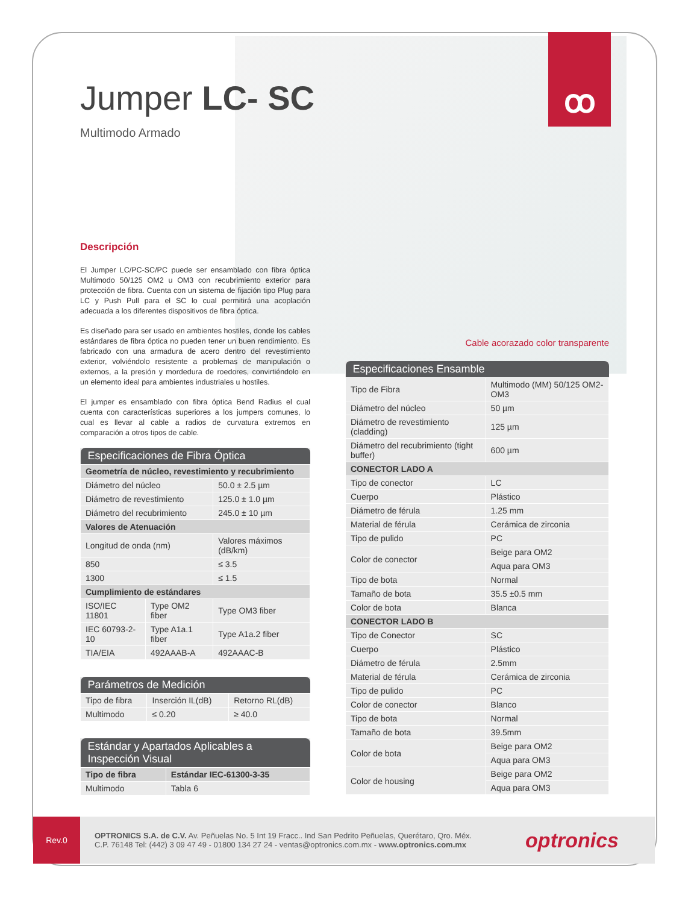ꝏ
Jumper LC- SC
Multimodo Armado
Descripción
El Jumper LC/PC-SC/PC puede ser ensamblado con fibra óptica Multimodo 50/125 OM2 u OM3 con recubrimiento exterior para protección de fibra. Cuenta con un sistema de fijación tipo Plug para LC y Push Pull para el SC lo cual permitirá una acoplación adecuada a los diferentes dispositivos de fibra óptica.
Es diseñado para ser usado en ambientes hostiles, donde los cables estándares de fibra óptica no pueden tener un buen rendimiento. Es fabricado con una armadura de acero dentro del revestimiento exterior, volviéndolo resistente a problemas de manipulación o externos, a la presión y mordedura de roedores, convirtiéndolo en un elemento ideal para ambientes industriales u hostiles.
El jumper es ensamblado con fibra óptica Bend Radius el cual cuenta con características superiores a los jumpers comunes, lo cual es llevar al cable a radios de curvatura extremos en comparación a otros tipos de cable.
| Especificaciones de Fibra Óptica | | |
| --- | --- | --- |
| Geometría de núcleo, revestimiento y recubrimiento | | |
| Diámetro del núcleo | | 50.0 ± 2.5 µm |
| Diámetro de revestimiento | | 125.0 ± 1.0 µm |
| Diámetro del recubrimiento | | 245.0 ± 10 µm |
| Valores de Atenuación | | |
| Longitud de onda (nm) | | Valores máximos (dB/km) |
| 850 | | ≤ 3.5 |
| 1300 | | ≤ 1.5 |
| Cumplimiento de estándares | | |
| ISO/IEC 11801 | Type OM2 fiber | Type OM3 fiber |
| IEC 60793-2-10 | Type A1a.1 fiber | Type A1a.2 fiber |
| TIA/EIA | 492AAAB-A | 492AAAC-B |
| Parámetros de Medición | | |
| --- | --- | --- |
| Tipo de fibra | Inserción IL(dB) | Retorno RL(dB) |
| Multimodo | ≤ 0.20 | ≥ 40.0 |
| Estándar y Apartados Aplicables a Inspección Visual | |
| --- | --- |
| Tipo de fibra | Estándar IEC-61300-3-35 |
| Multimodo | Tabla 6 |
Cable acorazado color transparente
| Especificaciones Ensamble | |
| --- | --- |
| Tipo de Fibra | Multimodo (MM) 50/125 OM2-OM3 |
| Diámetro del núcleo | 50 µm |
| Diámetro de revestimiento (cladding) | 125 µm |
| Diámetro del recubrimiento (tight buffer) | 600 µm |
| CONECTOR LADO A | |
| Tipo de conector | LC |
| Cuerpo | Plástico |
| Diámetro de férula | 1.25 mm |
| Material de férula | Cerámica de zirconia |
| Tipo de pulido | PC |
| Color de conector | Beige para OM2 |
| | Aqua para OM3 |
| Tipo de bota | Normal |
| Tamaño de bota | 35.5 ±0.5 mm |
| Color de bota | Blanca |
| CONECTOR LADO B | |
| Tipo de Conector | SC |
| Cuerpo | Plástico |
| Diámetro de férula | 2.5mm |
| Material de férula | Cerámica de zirconia |
| Tipo de pulido | PC |
| Color de conector | Blanco |
| Tipo de bota | Normal |
| Tamaño de bota | 39.5mm |
| Color de bota | Beige para OM2 |
| | Aqua para OM3 |
| Color de housing | Beige para OM2 |
| | Aqua para OM3 |
Rev.0
OPTRONICS S.A. de C.V. Av. Peñuelas No. 5 Int 19 Fracc.. Ind San Pedrito Peñuelas, Querétaro, Qro. Méx.
C.P. 76148 Tel: (442) 3 09 47 49 - 01800 134 27 24 - ventas@optronics.com.mx - www.optronics.com.mx
optronics